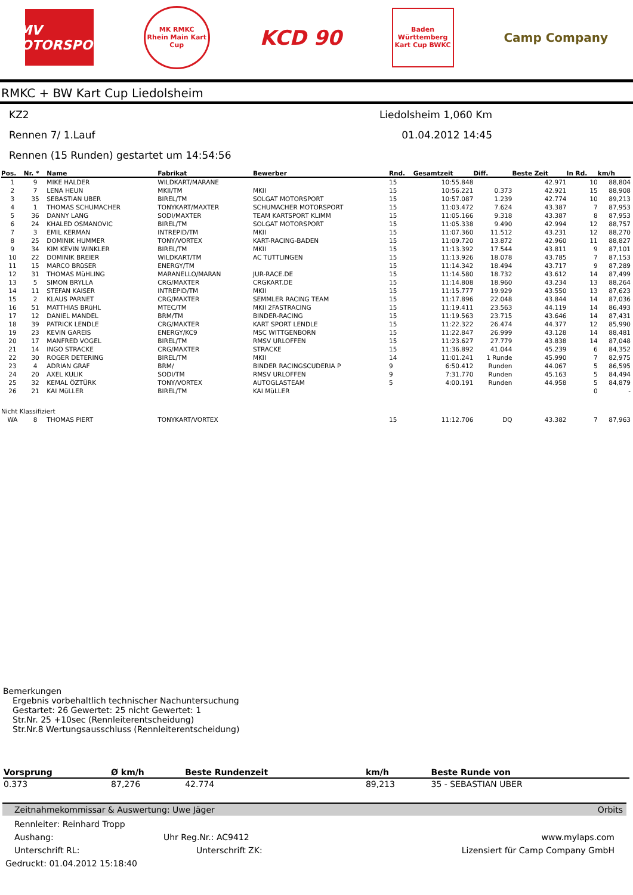DMV MOTORSPORT
MK RMKC
Rhein Main Kart Cup
KCD 90
Baden Württemberg Kart Cup BWKC
Camp Company
RMKC + BW Kart Cup Liedolsheim
KZ2 Liedolsheim 1,060 Km
Rennen 7/ 1.Lauf 01.04.2012 14:45
Rennen (15 Runden) gestartet um 14:54:56
| Pos. | Nr. * | Name | Fabrikat | Bewerber | Rnd. | Gesamtzeit | Diff. | Beste Zeit | In Rd. | km/h |
| --- | --- | --- | --- | --- | --- | --- | --- | --- | --- | --- |
| 1 | 9 | MIKE HALDER | WILDKART/MARANE | | 15 | 10:55.848 | | 42.971 | 10 | 88,804 |
| 2 | 7 | LENA HEUN | MKII/TM | MKII | 15 | 10:56.221 | 0.373 | 42.921 | 15 | 88,908 |
| 3 | 35 | SEBASTIAN UBER | BIREL/TM | SOLGAT MOTORSPORT | 15 | 10:57.087 | 1.239 | 42.774 | 10 | 89,213 |
| 4 | 1 | THOMAS SCHUMACHER | TONYKART/MAXTER | SCHUMACHER MOTORSPORT | 15 | 11:03.472 | 7.624 | 43.387 | 7 | 87,953 |
| 5 | 36 | DANNY LANG | SODI/MAXTER | TEAM KARTSPORT KLIMM | 15 | 11:05.166 | 9.318 | 43.387 | 8 | 87,953 |
| 6 | 24 | KHALED OSMANOVIC | BIREL/TM | SOLGAT MOTORSPORT | 15 | 11:05.338 | 9.490 | 42.994 | 12 | 88,757 |
| 7 | 3 | EMIL KERMAN | INTREPID/TM | MKII | 15 | 11:07.360 | 11.512 | 43.231 | 12 | 88,270 |
| 8 | 25 | DOMINIK HUMMER | TONY/VORTEX | KART-RACING-BADEN | 15 | 11:09.720 | 13.872 | 42.960 | 11 | 88,827 |
| 9 | 34 | KIM KEVIN WINKLER | BIREL/TM | MKII | 15 | 11:13.392 | 17.544 | 43.811 | 9 | 87,101 |
| 10 | 22 | DOMINIK BREIER | WILDKART/TM | AC TUTTLINGEN | 15 | 11:13.926 | 18.078 | 43.785 | 7 | 87,153 |
| 11 | 15 | MARCO BRüSER | ENERGY/TM | | 15 | 11:14.342 | 18.494 | 43.717 | 9 | 87,289 |
| 12 | 31 | THOMAS MüHLING | MARANELLO/MARAN | JUR-RACE.DE | 15 | 11:14.580 | 18.732 | 43.612 | 14 | 87,499 |
| 13 | 5 | SIMON BRYLLA | CRG/MAXTER | CRGKART.DE | 15 | 11:14.808 | 18.960 | 43.234 | 13 | 88,264 |
| 14 | 11 | STEFAN KAISER | INTREPID/TM | MKII | 15 | 11:15.777 | 19.929 | 43.550 | 13 | 87,623 |
| 15 | 2 | KLAUS PARNET | CRG/MAXTER | SEMMLER RACING TEAM | 15 | 11:17.896 | 22.048 | 43.844 | 14 | 87,036 |
| 16 | 51 | MATTHIAS BRüHL | MTEC/TM | MKII 2FASTRACING | 15 | 11:19.411 | 23.563 | 44.119 | 14 | 86,493 |
| 17 | 12 | DANIEL MANDEL | BRM/TM | BINDER-RACING | 15 | 11:19.563 | 23.715 | 43.646 | 14 | 87,431 |
| 18 | 39 | PATRICK LENDLE | CRG/MAXTER | KART SPORT LENDLE | 15 | 11:22.322 | 26.474 | 44.377 | 12 | 85,990 |
| 19 | 23 | KEVIN GAREIS | ENERGY/KC9 | MSC WITTGENBORN | 15 | 11:22.847 | 26.999 | 43.128 | 14 | 88,481 |
| 20 | 17 | MANFRED VOGEL | BIREL/TM | RMSV URLOFFEN | 15 | 11:23.627 | 27.779 | 43.838 | 14 | 87,048 |
| 21 | 14 | INGO STRACKE | CRG/MAXTER | STRACKE | 15 | 11:36.892 | 41.044 | 45.239 | 6 | 84,352 |
| 22 | 30 | ROGER DETERING | BIREL/TM | MKII | 14 | 11:01.241 | 1 Runde | 45.990 | 7 | 82,975 |
| 23 | 4 | ADRIAN GRAF | BRM/ | BINDER RACINGSCUDERIA P | 9 | 6:50.412 | Runden | 44.067 | 5 | 86,595 |
| 24 | 20 | AXEL KULIK | SODI/TM | RMSV URLOFFEN | 9 | 7:31.770 | Runden | 45.163 | 5 | 84,494 |
| 25 | 32 | KEMAL ÖZTÜRK | TONY/VORTEX | AUTOGLASTEAM | 5 | 4:00.191 | Runden | 44.958 | 5 | 84,879 |
| 26 | 21 | KAI MüLLER | BIREL/TM | KAI MüLLER | | | | | 0 | - |
| Nicht Klassifiziert | | | | | | | | | | |
| WA | 8 | THOMAS PIERT | TONYKART/VORTEX | | 15 | 11:12.706 | DQ | 43.382 | 7 | 87,963 |
Bemerkungen
Ergebnis vorbehaltlich technischer Nachuntersuchung
Gestartet: 26 Gewertet: 25 nicht Gewertet: 1
Str.Nr. 25 +10sec (Rennleiterentscheidung)
Str.Nr.8 Wertungsausschluss (Rennleiterentscheidung)
| Vorsprung | Ø km/h | Beste Rundenzeit | km/h | Beste Runde von |
| --- | --- | --- | --- | --- |
| 0.373 | 87,276 | 42.774 | 89,213 | 35 - SEBASTIAN UBER |
Zeitnahmekommissar & Auswertung: Uwe Jäger Orbits
Rennleiter: Reinhard Tropp
Aushang: Uhr Reg.Nr.: AC9412 www.mylaps.com
Unterschrift RL: Unterschrift ZK: Lizensiert für Camp Company GmbH
Gedruckt: 01.04.2012 15:18:40